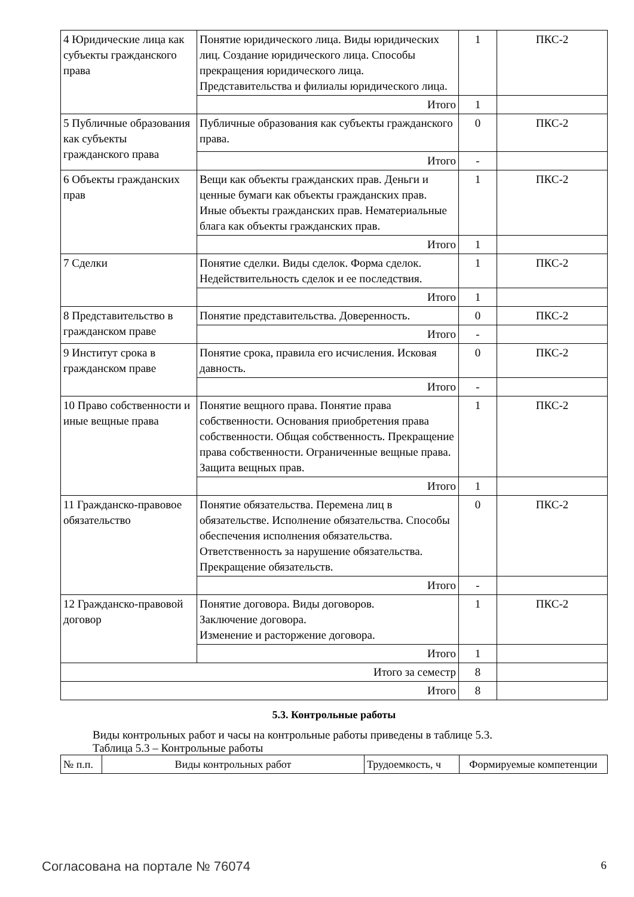| 4 Юридические лица как субъекты гражданского права | Понятие юридического лица. Виды юридических лиц. Создание юридического лица. Способы прекращения юридического лица. Представительства и филиалы юридического лица. | 1 | ПКС-2 |
| | Итого | 1 | |
| 5 Публичные образования как субъекты гражданского права | Публичные образования как субъекты гражданского права. | 0 | ПКС-2 |
| | Итого | - | |
| 6 Объекты гражданских прав | Вещи как объекты гражданских прав. Деньги и ценные бумаги как объекты гражданских прав. Иные объекты гражданских прав. Нематериальные блага как объекты гражданских прав. | 1 | ПКС-2 |
| | Итого | 1 | |
| 7 Сделки | Понятие сделки. Виды сделок. Форма сделок. Недействительность сделок и ее последствия. | 1 | ПКС-2 |
| | Итого | 1 | |
| 8 Представительство в гражданском праве | Понятие представительства. Доверенность. | 0 | ПКС-2 |
| | Итого | - | |
| 9 Институт срока в гражданском праве | Понятие срока, правила его исчисления. Исковая давность. | 0 | ПКС-2 |
| | Итого | - | |
| 10 Право собственности и иные вещные права | Понятие вещного права. Понятие права собственности. Основания приобретения права собственности. Общая собственность. Прекращение права собственности. Ограниченные вещные права. Защита вещных прав. | 1 | ПКС-2 |
| | Итого | 1 | |
| 11 Гражданско-правовое обязательство | Понятие обязательства. Перемена лиц в обязательстве. Исполнение обязательства. Способы обеспечения исполнения обязательства. Ответственность за нарушение обязательства. Прекращение обязательств. | 0 | ПКС-2 |
| | Итого | - | |
| 12 Гражданско-правовой договор | Понятие договора. Виды договоров. Заключение договора. Изменение и расторжение договора. | 1 | ПКС-2 |
| | Итого | 1 | |
| Итого за семестр | | 8 | |
| Итого | | 8 | |
5.3. Контрольные работы
Виды контрольных работ и часы на контрольные работы приведены в таблице 5.3.
Таблица 5.3 – Контрольные работы
| № п.п. | Виды контрольных работ | Трудоемкость, ч | Формируемые компетенции |
Согласована на портале № 76074 6